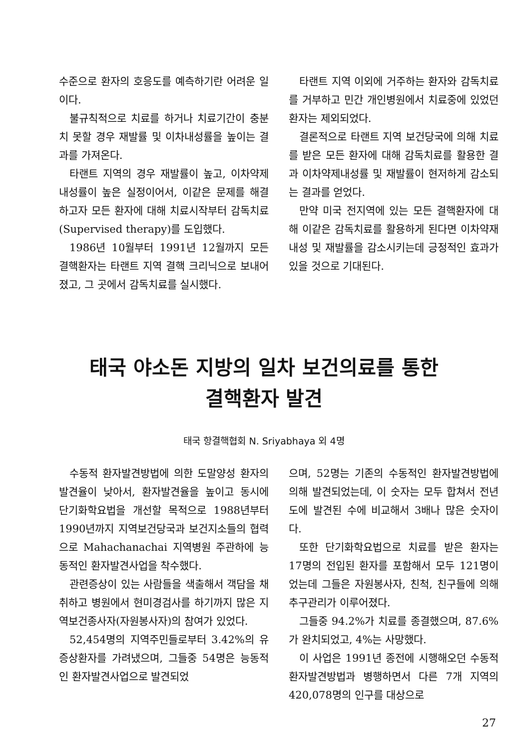수준으로 환자의 호응도를 예측하기란 어려운 일이다.
불규칙적으로 치료를 하거나 치료기간이 충분치 못할 경우 재발률 및 이차내성률을 높이는 결과를 가져온다.
타랜트 지역의 경우 재발률이 높고, 이차약제내성률이 높은 실정이어서, 이같은 문제를 해결하고자 모든 환자에 대해 치료시작부터 감독치료(Supervised therapy)를 도입했다.
1986년 10월부터 1991년 12월까지 모든 결핵환자는 타랜트 지역 결핵 크리닉으로 보내어 졌고, 그 곳에서 감독치료를 실시했다.
타랜트 지역 이외에 거주하는 환자와 감독치료를 거부하고 민간 개인병원에서 치료중에 있었던 환자는 제외되었다.
결론적으로 타랜트 지역 보건당국에 의해 치료를 받은 모든 환자에 대해 감독치료를 활용한 결과 이차약제내성률 및 재발률이 현저하게 감소되는 결과를 얻었다.
만약 미국 전지역에 있는 모든 결핵환자에 대해 이같은 감독치료를 활용하게 된다면 이차약재내성 및 재발률을 감소시키는데 긍정적인 효과가 있을 것으로 기대된다.
태국 야소돈 지방의 일차 보건의료를 통한
결핵환자 발견
태국 항결핵협회 N. Sriyabhaya 외 4명
수동적 환자발견방법에 의한 도말양성 환자의 발견율이 낮아서, 환자발견율을 높이고 동시에 단기화학요법을 개선할 목적으로 1988년부터 1990년까지 지역보건당국과 보건지소들의 협력으로 Mahachanachai 지역병원 주관하에 능동적인 환자발견사업을 착수했다.
관련증상이 있는 사람들을 색출해서 객담을 채취하고 병원에서 현미경검사를 하기까지 많은 지역보건종사자(자원봉사자)의 참여가 있었다.
52,454명의 지역주민들로부터 3.42%의 유증상환자를 가려냈으며, 그들중 54명은 능동적인 환자발견사업으로 발견되었
으며, 52명는 기존의 수동적인 환자발견방법에 의해 발견되었는데, 이 숫자는 모두 합쳐서 전년도에 발견된 수에 비교해서 3배나 많은 숫자이다.
또한 단기화학요법으로 치료를 받은 환자는 17명의 전입된 환자를 포함해서 모두 121명이었는데 그들은 자원봉사자, 친척, 친구들에 의해 추구관리가 이루어졌다.
그들중 94.2%가 치료를 종결했으며, 87.6%가 완치되었고, 4%는 사망했다.
이 사업은 1991년 종전에 시행해오던 수동적 환자발견방법과 병행하면서 다른 7개 지역의 420,078명의 인구를 대상으로
27